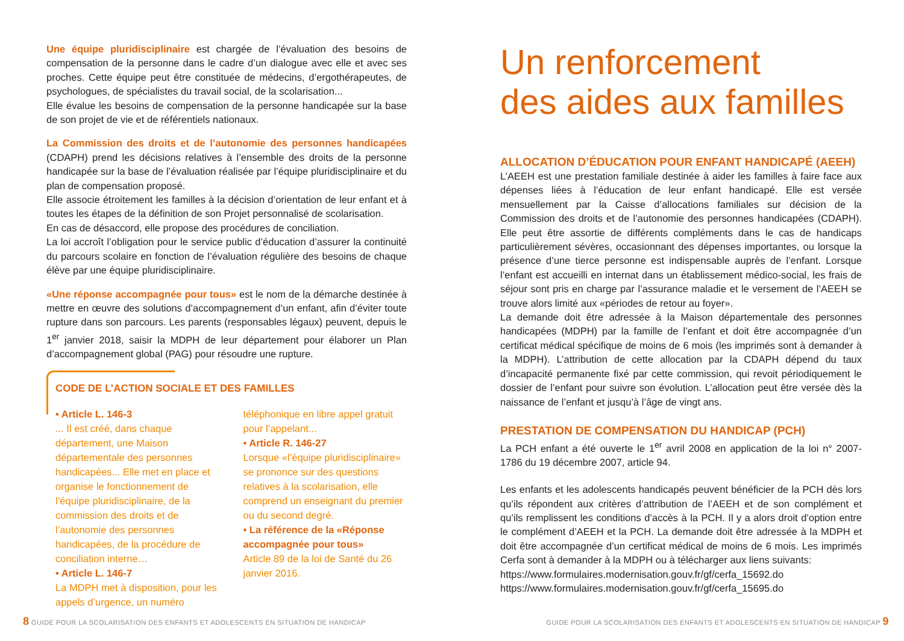Une équipe pluridisciplinaire est chargée de l’évaluation des besoins de compensation de la personne dans le cadre d’un dialogue avec elle et avec ses proches. Cette équipe peut être constituée de médecins, d’ergothérapeutes, de psychologues, de spécialistes du travail social, de la scolarisation...
Elle évalue les besoins de compensation de la personne handicapée sur la base de son projet de vie et de référentiels nationaux.
La Commission des droits et de l’autonomie des personnes handicapées (CDAPH) prend les décisions relatives à l’ensemble des droits de la personne handicapée sur la base de l’évaluation réalisée par l’équipe pluridisciplinaire et du plan de compensation proposé.
Elle associe étroitement les familles à la décision d’orientation de leur enfant et à toutes les étapes de la définition de son Projet personnalisé de scolarisation.
En cas de désaccord, elle propose des procédures de conciliation.
La loi accroît l’obligation pour le service public d’éducation d’assurer la continuité du parcours scolaire en fonction de l’évaluation régulière des besoins de chaque élève par une équipe pluridisciplinaire.
«Une réponse accompagnée pour tous» est le nom de la démarche destinée à mettre en œuvre des solutions d’accompagnement d’un enfant, afin d’éviter toute rupture dans son parcours. Les parents (responsables légaux) peuvent, depuis le 1<sup>er</sup> janvier 2018, saisir la MDPH de leur département pour élaborer un Plan d’accompagnement global (PAG) pour résoudre une rupture.
CODE DE L’ACTION SOCIALE ET DES FAMILLES
• Article L. 146-3
... Il est créé, dans chaque département, une Maison départementale des personnes handicapées... Elle met en place et organise le fonctionnement de l’équipe pluridisciplinaire, de la commission des droits et de l’autonomie des personnes handicapées, de la procédure de conciliation interne…
• Article L. 146-7
La MDPH met à disposition, pour les appels d’urgence, un numéro
téléphonique en libre appel gratuit pour l’appelant...
• Article R. 146-27
Lorsque «l’équipe pluridisciplinaire» se prononce sur des questions relatives à la scolarisation, elle comprend un enseignant du premier ou du second degré.
• La référence de la «Réponse accompagnée pour tous»
Article 89 de la loi de Santé du 26 janvier 2016.
8 GUIDE POUR LA SCOLARISATION DES ENFANTS ET ADOLESCENTS EN SITUATION DE HANDICAP
Un renforcement
des aides aux familles
ALLOCATION D’ÉDUCATION POUR ENFANT HANDICAPÉ (AEEH)
L’AEEH est une prestation familiale destinée à aider les familles à faire face aux dépenses liées à l’éducation de leur enfant handicapé. Elle est versée mensuellement par la Caisse d’allocations familiales sur décision de la Commission des droits et de l’autonomie des personnes handicapées (CDAPH). Elle peut être assortie de différents compléments dans le cas de handicaps particulièrement sévères, occasionnant des dépenses importantes, ou lorsque la présence d’une tierce personne est indispensable auprès de l’enfant. Lorsque l’enfant est accueilli en internat dans un établissement médico-social, les frais de séjour sont pris en charge par l’assurance maladie et le versement de l’AEEH se trouve alors limité aux «périodes de retour au foyer».
La demande doit être adressée à la Maison départementale des personnes handicapées (MDPH) par la famille de l’enfant et doit être accompagnée d’un certificat médical spécifique de moins de 6 mois (les imprimés sont à demander à la MDPH). L’attribution de cette allocation par la CDAPH dépend du taux d’incapacité permanente fixé par cette commission, qui revoit périodiquement le dossier de l’enfant pour suivre son évolution. L’allocation peut être versée dès la naissance de l’enfant et jusqu’à l’âge de vingt ans.
PRESTATION DE COMPENSATION DU HANDICAP (PCH)
La PCH enfant a été ouverte le 1<sup>er</sup> avril 2008 en application de la loi n° 2007-1786 du 19 décembre 2007, article 94.
Les enfants et les adolescents handicapés peuvent bénéficier de la PCH dès lors qu’ils répondent aux critères d’attribution de l’AEEH et de son complément et qu’ils remplissent les conditions d’accès à la PCH. Il y a alors droit d’option entre le complément d’AEEH et la PCH. La demande doit être adressée à la MDPH et doit être accompagnée d’un certificat médical de moins de 6 mois. Les imprimés Cerfa sont à demander à la MDPH ou à télécharger aux liens suivants:
https://www.formulaires.modernisation.gouv.fr/gf/cerfa_15692.do
https://www.formulaires.modernisation.gouv.fr/gf/cerfa_15695.do
GUIDE POUR LA SCOLARISATION DES ENFANTS ET ADOLESCENTS EN SITUATION DE HANDICAP 9